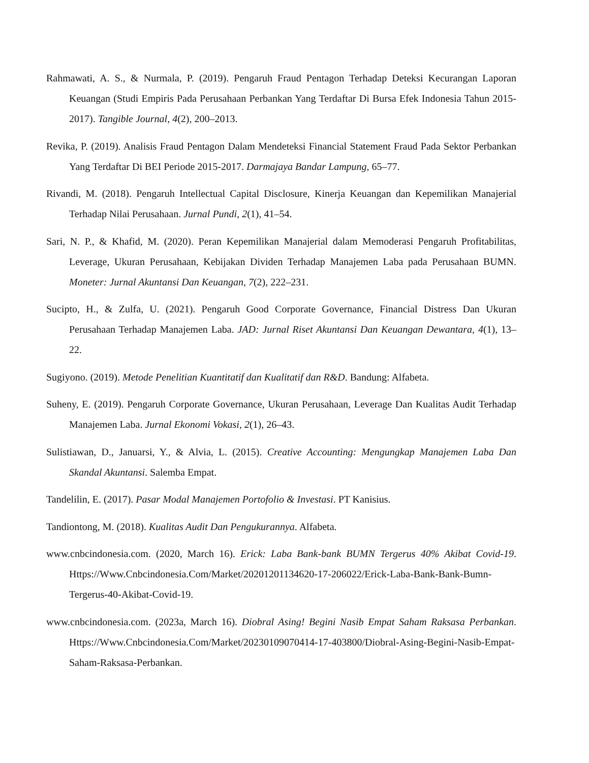Rahmawati, A. S., & Nurmala, P. (2019). Pengaruh Fraud Pentagon Terhadap Deteksi Kecurangan Laporan Keuangan (Studi Empiris Pada Perusahaan Perbankan Yang Terdaftar Di Bursa Efek Indonesia Tahun 2015-2017). Tangible Journal, 4(2), 200–2013.
Revika, P. (2019). Analisis Fraud Pentagon Dalam Mendeteksi Financial Statement Fraud Pada Sektor Perbankan Yang Terdaftar Di BEI Periode 2015-2017. Darmajaya Bandar Lampung, 65–77.
Rivandi, M. (2018). Pengaruh Intellectual Capital Disclosure, Kinerja Keuangan dan Kepemilikan Manajerial Terhadap Nilai Perusahaan. Jurnal Pundi, 2(1), 41–54.
Sari, N. P., & Khafid, M. (2020). Peran Kepemilikan Manajerial dalam Memoderasi Pengaruh Profitabilitas, Leverage, Ukuran Perusahaan, Kebijakan Dividen Terhadap Manajemen Laba pada Perusahaan BUMN. Moneter: Jurnal Akuntansi Dan Keuangan, 7(2), 222–231.
Sucipto, H., & Zulfa, U. (2021). Pengaruh Good Corporate Governance, Financial Distress Dan Ukuran Perusahaan Terhadap Manajemen Laba. JAD: Jurnal Riset Akuntansi Dan Keuangan Dewantara, 4(1), 13–22.
Sugiyono. (2019). Metode Penelitian Kuantitatif dan Kualitatif dan R&D. Bandung: Alfabeta.
Suheny, E. (2019). Pengaruh Corporate Governance, Ukuran Perusahaan, Leverage Dan Kualitas Audit Terhadap Manajemen Laba. Jurnal Ekonomi Vokasi, 2(1), 26–43.
Sulistiawan, D., Januarsi, Y., & Alvia, L. (2015). Creative Accounting: Mengungkap Manajemen Laba Dan Skandal Akuntansi. Salemba Empat.
Tandelilin, E. (2017). Pasar Modal Manajemen Portofolio & Investasi. PT Kanisius.
Tandiontong, M. (2018). Kualitas Audit Dan Pengukurannya. Alfabeta.
www.cnbcindonesia.com. (2020, March 16). Erick: Laba Bank-bank BUMN Tergerus 40% Akibat Covid-19. Https://Www.Cnbcindonesia.Com/Market/20201201134620-17-206022/Erick-Laba-Bank-Bank-Bumn-Tergerus-40-Akibat-Covid-19.
www.cnbcindonesia.com. (2023a, March 16). Diobral Asing! Begini Nasib Empat Saham Raksasa Perbankan. Https://Www.Cnbcindonesia.Com/Market/20230109070414-17-403800/Diobral-Asing-Begini-Nasib-Empat-Saham-Raksasa-Perbankan.